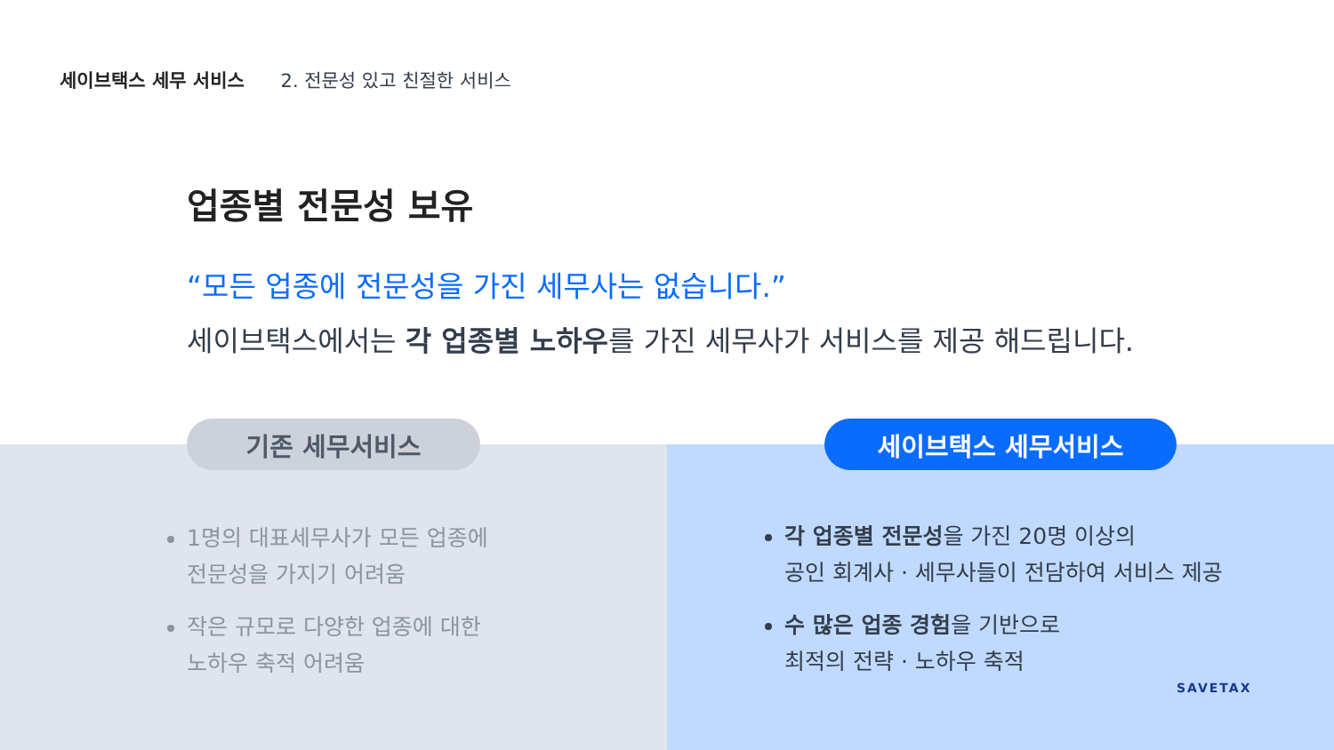세이브택스 세무 서비스 2. 전문성 있고 친절한 서비스
업종별 전문성 보유
“모든 업종에 전문성을 가진 세무사는 없습니다.”
세이브택스에서는 각 업종별 노하우를 가진 세무사가 서비스를 제공 해드립니다.
기존 세무서비스 세이브택스 세무서비스
1명의 대표세무사가 모든 업종에
전문성을 가지기 어려움
작은 규모로 다양한 업종에 대한
노하우 축적 어려움
각 업종별 전문성을 가진 20명 이상의
공인 회계사 · 세무사들이 전담하여 서비스 제공
수 많은 업종 경험을 기반으로
최적의 전략 · 노하우 축적
SAVETAX